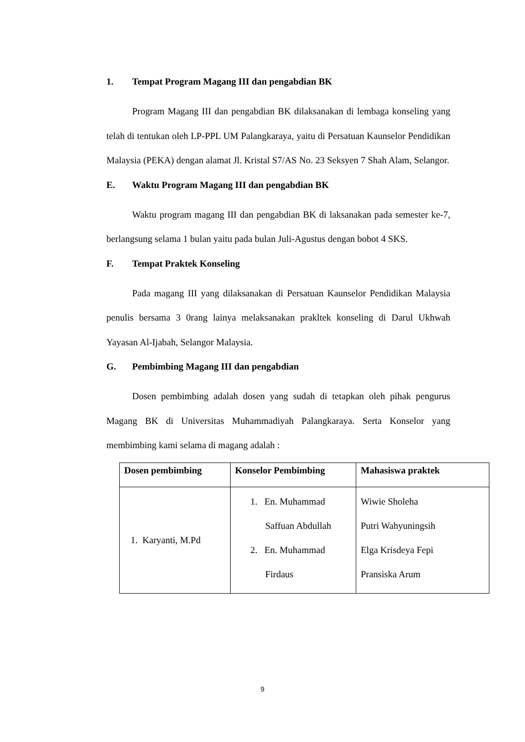1. Tempat Program Magang III dan pengabdian BK
Program Magang III dan pengabdian BK dilaksanakan di lembaga konseling yang telah di tentukan oleh LP-PPL UM Palangkaraya, yaitu di Persatuan Kaunselor Pendidikan Malaysia (PEKA) dengan alamat Jl. Kristal S7/AS No. 23 Seksyen 7 Shah Alam, Selangor.
E. Waktu Program Magang III dan pengabdian BK
Waktu program magang III dan pengabdian BK di laksanakan pada semester ke-7, berlangsung selama 1 bulan yaitu pada bulan Juli-Agustus dengan bobot 4 SKS.
F. Tempat Praktek Konseling
Pada magang III yang dilaksanakan di Persatuan Kaunselor Pendidikan Malaysia penulis bersama 3 0rang lainya melaksanakan prakltek konseling di Darul Ukhwah Yayasan Al-Ijabah, Selangor Malaysia.
G. Pembimbing Magang III dan pengabdian
Dosen pembimbing adalah dosen yang sudah di tetapkan oleh pihak pengurus Magang BK di Universitas Muhammadiyah Palangkaraya. Serta Konselor yang membimbing kami selama di magang adalah :
| Dosen pembimbing | Konselor Pembimbing | Mahasiswa praktek |
| --- | --- | --- |
| 1. Karyanti, M.Pd | 1. En. Muhammad Saffuan Abdullah 2. En. Muhammad Firdaus | Wiwie Sholeha Putri Wahyuningsih Elga Krisdeya Fepi Pransiska Arum |
9